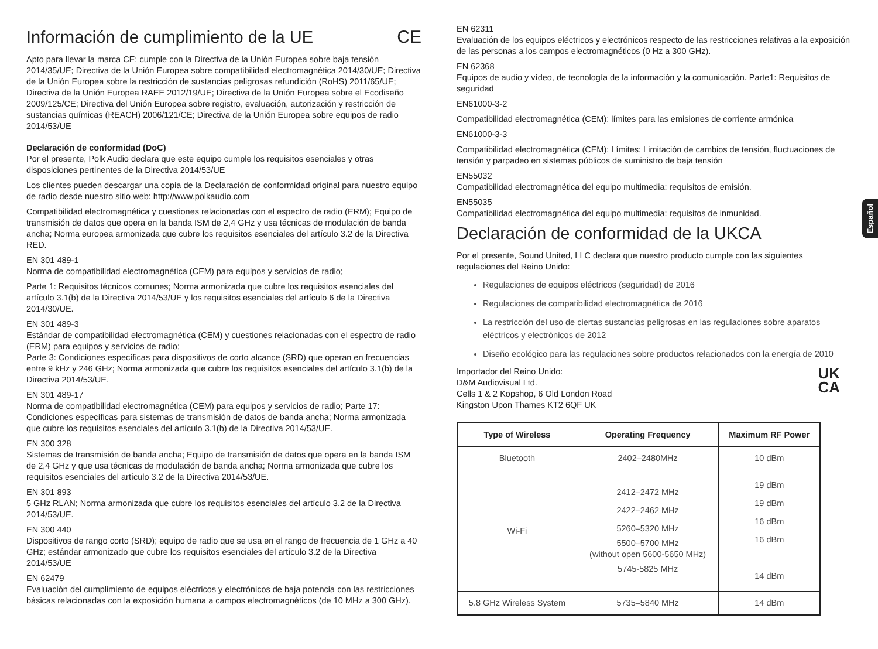Información de cumplimiento de la UE CE
Apto para llevar la marca CE; cumple con la Directiva de la Unión Europea sobre baja tensión 2014/35/UE; Directiva de la Unión Europea sobre compatibilidad electromagnética 2014/30/UE; Directiva de la Unión Europea sobre la restricción de sustancias peligrosas refundición (RoHS) 2011/65/UE; Directiva de la Unión Europea RAEE 2012/19/UE; Directiva de la Unión Europea sobre el Ecodiseño 2009/125/CE; Directiva del Unión Europea sobre registro, evaluación, autorización y restricción de sustancias químicas (REACH) 2006/121/CE; Directiva de la Unión Europea sobre equipos de radio 2014/53/UE
Declaración de conformidad (DoC)
Por el presente, Polk Audio declara que este equipo cumple los requisitos esenciales y otras disposiciones pertinentes de la Directiva 2014/53/UE
Los clientes pueden descargar una copia de la Declaración de conformidad original para nuestro equipo de radio desde nuestro sitio web: http://www.polkaudio.com
Compatibilidad electromagnética y cuestiones relacionadas con el espectro de radio (ERM); Equipo de transmisión de datos que opera en la banda ISM de 2,4 GHz y usa técnicas de modulación de banda ancha; Norma europea armonizada que cubre los requisitos esenciales del artículo 3.2 de la Directiva RED.
EN 301 489-1
Norma de compatibilidad electromagnética (CEM) para equipos y servicios de radio;
Parte 1: Requisitos técnicos comunes; Norma armonizada que cubre los requisitos esenciales del artículo 3.1(b) de la Directiva 2014/53/UE y los requisitos esenciales del artículo 6 de la Directiva 2014/30/UE.
EN 301 489-3
Estándar de compatibilidad electromagnética (CEM) y cuestiones relacionadas con el espectro de radio (ERM) para equipos y servicios de radio;
Parte 3: Condiciones específicas para dispositivos de corto alcance (SRD) que operan en frecuencias entre 9 kHz y 246 GHz; Norma armonizada que cubre los requisitos esenciales del artículo 3.1(b) de la Directiva 2014/53/UE.
EN 301 489-17
Norma de compatibilidad electromagnética (CEM) para equipos y servicios de radio; Parte 17: Condiciones específicas para sistemas de transmisión de datos de banda ancha; Norma armonizada que cubre los requisitos esenciales del artículo 3.1(b) de la Directiva 2014/53/UE.
EN 300 328
Sistemas de transmisión de banda ancha; Equipo de transmisión de datos que opera en la banda ISM de 2,4 GHz y que usa técnicas de modulación de banda ancha; Norma armonizada que cubre los requisitos esenciales del artículo 3.2 de la Directiva 2014/53/UE.
EN 301 893
5 GHz RLAN; Norma armonizada que cubre los requisitos esenciales del artículo 3.2 de la Directiva 2014/53/UE.
EN 300 440
Dispositivos de rango corto (SRD); equipo de radio que se usa en el rango de frecuencia de 1 GHz a 40 GHz; estándar armonizado que cubre los requisitos esenciales del artículo 3.2 de la Directiva 2014/53/UE
EN 62479
Evaluación del cumplimiento de equipos eléctricos y electrónicos de baja potencia con las restricciones básicas relacionadas con la exposición humana a campos electromagnéticos (de 10 MHz a 300 GHz).
EN 62311
Evaluación de los equipos eléctricos y electrónicos respecto de las restricciones relativas a la exposición de las personas a los campos electromagnéticos (0 Hz a 300 GHz).
EN 62368
Equipos de audio y vídeo, de tecnología de la información y la comunicación. Parte1: Requisitos de seguridad
EN61000-3-2
Compatibilidad electromagnética (CEM): límites para las emisiones de corriente armónica
EN61000-3-3
Compatibilidad electromagnética (CEM): Límites: Limitación de cambios de tensión, fluctuaciones de tensión y parpadeo en sistemas públicos de suministro de baja tensión
EN55032
Compatibilidad electromagnética del equipo multimedia: requisitos de emisión.
EN55035
Compatibilidad electromagnética del equipo multimedia: requisitos de inmunidad.
Declaración de conformidad de la UKCA
Por el presente, Sound United, LLC declara que nuestro producto cumple con las siguientes regulaciones del Reino Unido:
Regulaciones de equipos eléctricos (seguridad) de 2016
Regulaciones de compatibilidad electromagnética de 2016
La restricción del uso de ciertas sustancias peligrosas en las regulaciones sobre aparatos eléctricos y electrónicos de 2012
Diseño ecológico para las regulaciones sobre productos relacionados con la energía de 2010
UK
CA
Importador del Reino Unido:
D&M Audiovisual Ltd.
Cells 1 & 2 Kopshop, 6 Old London Road
Kingston Upon Thames KT2 6QF UK
| Type of Wireless | Operating Frequency | Maximum RF Power |
| --- | --- | --- |
| Bluetooth | 2402–2480MHz | 10 dBm |
| Wi-Fi | 2412–2472 MHz 2422–2462 MHz 5260–5320 MHz 5500–5700 MHz (without open 5600-5650 MHz) 5745-5825 MHz | 19 dBm 19 dBm 16 dBm 16 dBm 14 dBm |
| 5.8 GHz Wireless System | 5735–5840 MHz | 14 dBm |
Español